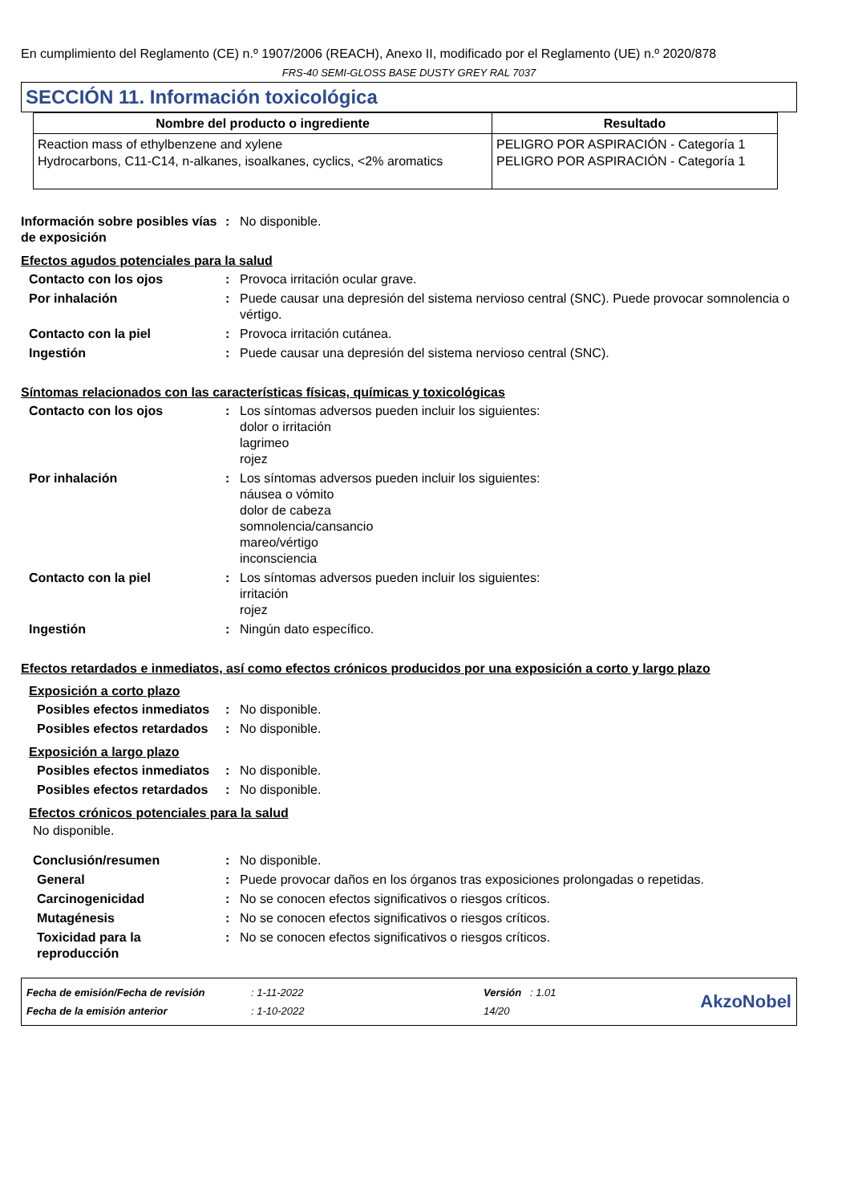En cumplimiento del Reglamento (CE) n.º 1907/2006 (REACH), Anexo II, modificado por el Reglamento (UE) n.º 2020/878
FRS-40 SEMI-GLOSS BASE DUSTY GREY RAL 7037
SECCIÓN 11. Información toxicológica
| Nombre del producto o ingrediente | Resultado |
| --- | --- |
| Reaction mass of ethylbenzene and xylene Hydrocarbons, C11-C14, n-alkanes, isoalkanes, cyclics, <2% aromatics | PELIGRO POR ASPIRACIÓN - Categoría 1 PELIGRO POR ASPIRACIÓN - Categoría 1 |
Información sobre posibles vías de exposición
: No disponible.
Efectos agudos potenciales para la salud
Contacto con los ojos : Provoca irritación ocular grave.
Por inhalación : Puede causar una depresión del sistema nervioso central (SNC). Puede provocar somnolencia o vértigo.
Contacto con la piel : Provoca irritación cutánea.
Ingestión : Puede causar una depresión del sistema nervioso central (SNC).
Síntomas relacionados con las características físicas, químicas y toxicológicas
Contacto con los ojos : Los síntomas adversos pueden incluir los siguientes:
dolor o irritación
lagrimeo
rojez
Por inhalación : Los síntomas adversos pueden incluir los siguientes:
náusea o vómito
dolor de cabeza
somnolencia/cansancio
mareo/vértigo
inconsciencia
Contacto con la piel : Los síntomas adversos pueden incluir los siguientes:
irritación
rojez
Ingestión : Ningún dato específico.
Efectos retardados e inmediatos, así como efectos crónicos producidos por una exposición a corto y largo plazo
Exposición a corto plazo
Posibles efectos inmediatos
: No disponible.
Posibles efectos retardados
: No disponible.
Exposición a largo plazo
Posibles efectos inmediatos
: No disponible.
Posibles efectos retardados
: No disponible.
Efectos crónicos potenciales para la salud
No disponible.
Conclusión/resumen : No disponible.
General : Puede provocar daños en los órganos tras exposiciones prolongadas o repetidas.
Carcinogenicidad : No se conocen efectos significativos o riesgos críticos.
Mutagénesis : No se conocen efectos significativos o riesgos críticos.
Toxicidad para la reproducción
: No se conocen efectos significativos o riesgos críticos.
| Fecha de emisión/Fecha de revisión | : 1-11-2022 | Versión : 1.01 |
| Fecha de la emisión anterior | : 1-10-2022 | 14/20 |
AkzoNobel